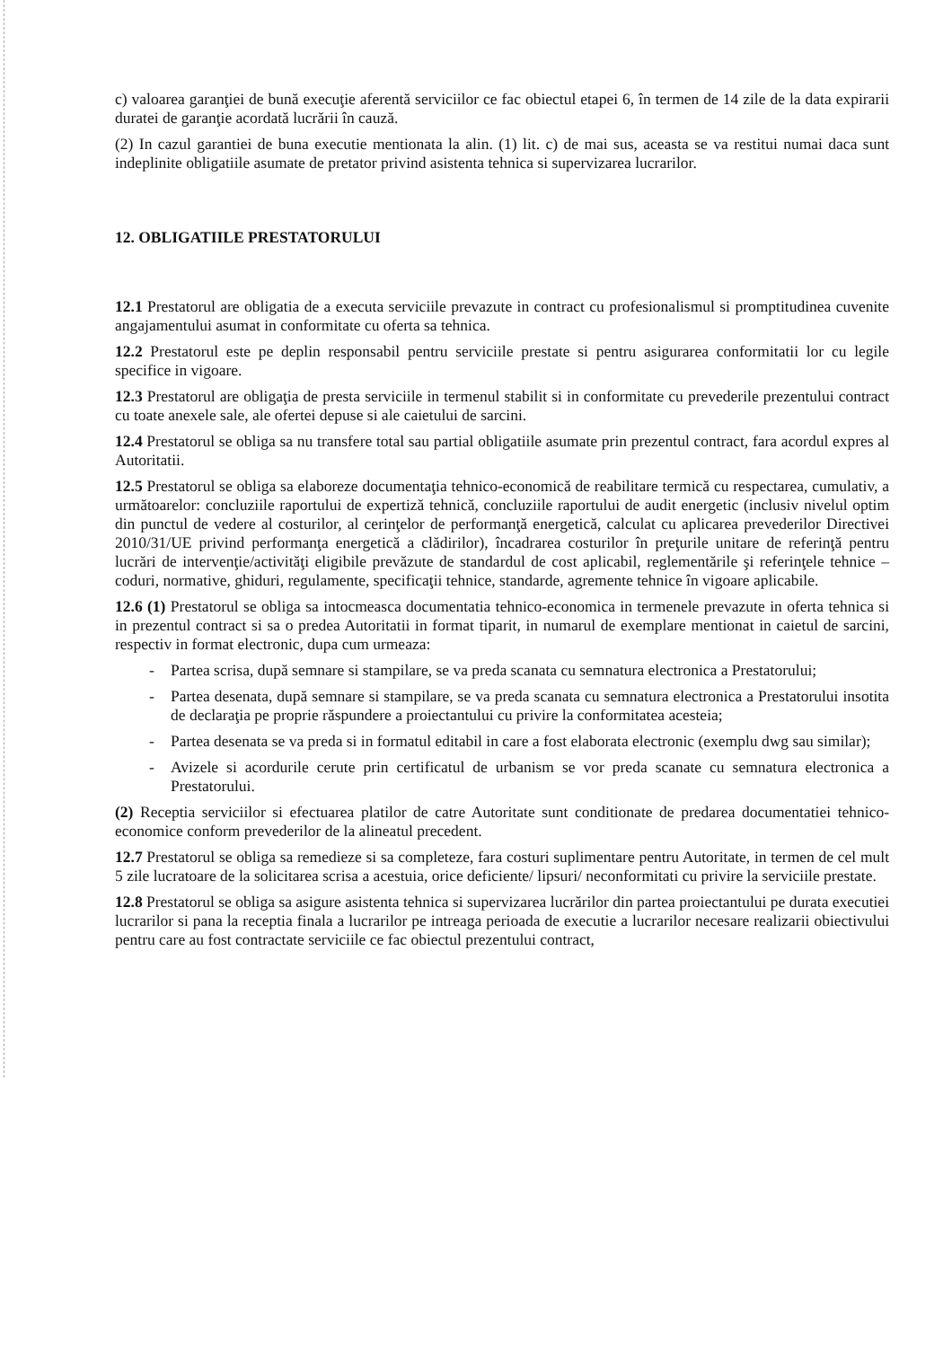c) valoarea garanţiei de bună execuţie aferentă serviciilor ce fac obiectul etapei 6, în termen de 14 zile de la data expirarii duratei de garanţie acordată lucrării în cauză.
(2) In cazul garantiei de buna executie mentionata la alin. (1) lit. c) de mai sus, aceasta se va restitui numai daca sunt indeplinite obligatiile asumate de pretator privind asistenta tehnica si supervizarea lucrarilor.
12. OBLIGATIILE PRESTATORULUI
12.1 Prestatorul are obligatia de a executa serviciile prevazute in contract cu profesionalismul si promptitudinea cuvenite angajamentului asumat in conformitate cu oferta sa tehnica.
12.2 Prestatorul este pe deplin responsabil pentru serviciile prestate si pentru asigurarea conformitatii lor cu legile specifice in vigoare.
12.3 Prestatorul are obligaţia de presta serviciile in termenul stabilit si in conformitate cu prevederile prezentului contract cu toate anexele sale, ale ofertei depuse si ale caietului de sarcini.
12.4 Prestatorul se obliga sa nu transfere total sau partial obligatiile asumate prin prezentul contract, fara acordul expres al Autoritatii.
12.5 Prestatorul se obliga sa elaboreze documentaţia tehnico-economică de reabilitare termică cu respectarea, cumulativ, a următoarelor: concluziile raportului de expertiză tehnică, concluziile raportului de audit energetic (inclusiv nivelul optim din punctul de vedere al costurilor, al cerinţelor de performanţă energetică, calculat cu aplicarea prevederilor Directivei 2010/31/UE privind performanţa energetică a clădirilor), încadrarea costurilor în preţurile unitare de referinţă pentru lucrări de intervenţie/activităţi eligibile prevăzute de standardul de cost aplicabil, reglementările şi referinţele tehnice – coduri, normative, ghiduri, regulamente, specificaţii tehnice, standarde, agremente tehnice în vigoare aplicabile.
12.6 (1) Prestatorul se obliga sa intocmeasca documentatia tehnico-economica in termenele prevazute in oferta tehnica si in prezentul contract si sa o predea Autoritatii in format tiparit, in numarul de exemplare mentionat in caietul de sarcini, respectiv in format electronic, dupa cum urmeaza:
- Partea scrisa, după semnare si stampilare, se va preda scanata cu semnatura electronica a Prestatorului;
- Partea desenata, după semnare si stampilare, se va preda scanata cu semnatura electronica a Prestatorului insotita de declaraţia pe proprie răspundere a proiectantului cu privire la conformitatea acesteia;
- Partea desenata se va preda si in formatul editabil in care a fost elaborata electronic (exemplu dwg sau similar);
- Avizele si acordurile cerute prin certificatul de urbanism se vor preda scanate cu semnatura electronica a Prestatorului.
(2) Receptia serviciilor si efectuarea platilor de catre Autoritate sunt conditionate de predarea documentatiei tehnico-economice conform prevederilor de la alineatul precedent.
12.7 Prestatorul se obliga sa remedieze si sa completeze, fara costuri suplimentare pentru Autoritate, in termen de cel mult 5 zile lucratoare de la solicitarea scrisa a acestuia, orice deficiente/ lipsuri/ neconformitati cu privire la serviciile prestate.
12.8 Prestatorul se obliga sa asigure asistenta tehnica si supervizarea lucrărilor din partea proiectantului pe durata executiei lucrarilor si pana la receptia finala a lucrarilor pe intreaga perioada de executie a lucrarilor necesare realizarii obiectivului pentru care au fost contractate serviciile ce fac obiectul prezentului contract,